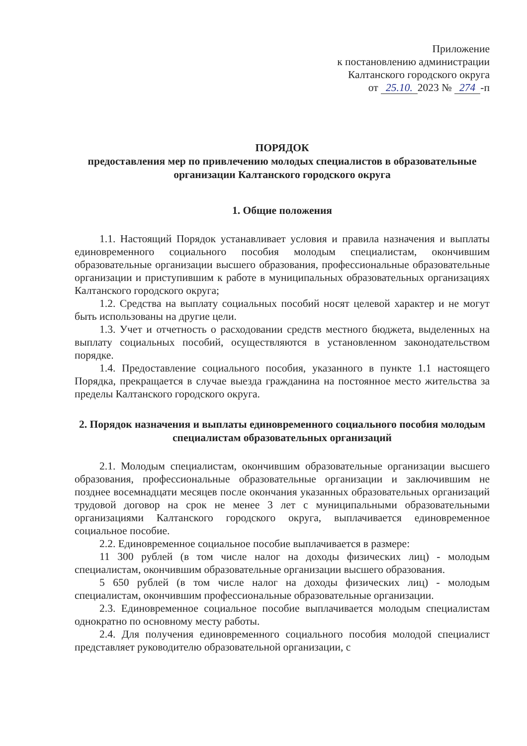Приложение
к постановлению администрации
Калтанского городского округа
от 25.10. 2023 № 274 -п
ПОРЯДОК
предоставления мер по привлечению молодых специалистов в образовательные организации Калтанского городского округа
1. Общие положения
1.1. Настоящий Порядок устанавливает условия и правила назначения и выплаты единовременного социального пособия молодым специалистам, окончившим образовательные организации высшего образования, профессиональные образовательные организации и приступившим к работе в муниципальных образовательных организациях Калтанского городского округа;
1.2. Средства на выплату социальных пособий носят целевой характер и не могут быть использованы на другие цели.
1.3. Учет и отчетность о расходовании средств местного бюджета, выделенных на выплату социальных пособий, осуществляются в установленном законодательством порядке.
1.4. Предоставление социального пособия, указанного в пункте 1.1 настоящего Порядка, прекращается в случае выезда гражданина на постоянное место жительства за пределы Калтанского городского округа.
2. Порядок назначения и выплаты единовременного социального пособия молодым специалистам образовательных организаций
2.1. Молодым специалистам, окончившим образовательные организации высшего образования, профессиональные образовательные организации и заключившим не позднее восемнадцати месяцев после окончания указанных образовательных организаций трудовой договор на срок не менее 3 лет с муниципальными образовательными организациями Калтанского городского округа, выплачивается единовременное социальное пособие.
2.2. Единовременное социальное пособие выплачивается в размере:
11 300 рублей (в том числе налог на доходы физических лиц) - молодым специалистам, окончившим образовательные организации высшего образования.
5 650 рублей (в том числе налог на доходы физических лиц) - молодым специалистам, окончившим профессиональные образовательные организации.
2.3. Единовременное социальное пособие выплачивается молодым специалистам однократно по основному месту работы.
2.4. Для получения единовременного социального пособия молодой специалист представляет руководителю образовательной организации, с